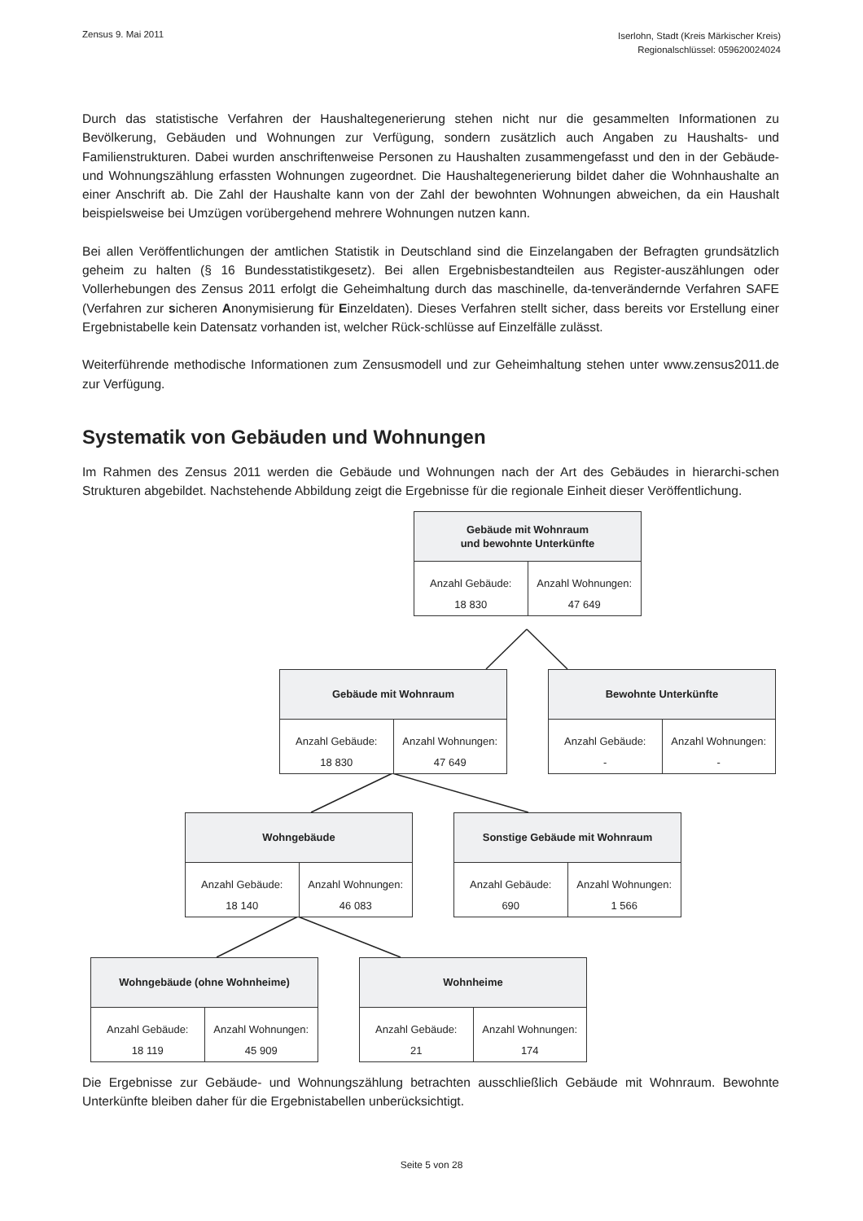Zensus 9. Mai 2011
Iserlohn, Stadt (Kreis Märkischer Kreis)
Regionalschlüssel: 059620024024
Durch das statistische Verfahren der Haushaltegenerierung stehen nicht nur die gesammelten Informationen zu Bevölkerung, Gebäuden und Wohnungen zur Verfügung, sondern zusätzlich auch Angaben zu Haushalts- und Familienstrukturen. Dabei wurden anschriftenweise Personen zu Haushalten zusammengefasst und den in der Gebäude- und Wohnungszählung erfassten Wohnungen zugeordnet. Die Haushaltegenerierung bildet daher die Wohnhaushalte an einer Anschrift ab. Die Zahl der Haushalte kann von der Zahl der bewohnten Wohnungen abweichen, da ein Haushalt beispielsweise bei Umzügen vorübergehend mehrere Wohnungen nutzen kann.
Bei allen Veröffentlichungen der amtlichen Statistik in Deutschland sind die Einzelangaben der Befragten grundsätzlich geheim zu halten (§ 16 Bundesstatistikgesetz). Bei allen Ergebnisbestandteilen aus Register-auszählungen oder Vollerhebungen des Zensus 2011 erfolgt die Geheimhaltung durch das maschinelle, da-tenverändernde Verfahren SAFE (Verfahren zur sicheren Anonymisierung für Einzeldaten). Dieses Verfahren stellt sicher, dass bereits vor Erstellung einer Ergebnistabelle kein Datensatz vorhanden ist, welcher Rück-schlüsse auf Einzelfälle zulässt.
Weiterführende methodische Informationen zum Zensusmodell und zur Geheimhaltung stehen unter www.zensus2011.de zur Verfügung.
Systematik von Gebäuden und Wohnungen
Im Rahmen des Zensus 2011 werden die Gebäude und Wohnungen nach der Art des Gebäudes in hierarchi-schen Strukturen abgebildet. Nachstehende Abbildung zeigt die Ergebnisse für die regionale Einheit dieser Veröffentlichung.
Gebäude mit Wohnraum
und bewohnte Unterkünfte
Anzahl Gebäude:
18 830
Anzahl Wohnungen:
47 649
Gebäude mit Wohnraum
Anzahl Gebäude:
18 830
Anzahl Wohnungen:
47 649
Bewohnte Unterkünfte
Anzahl Gebäude:
-
Anzahl Wohnungen:
-
Wohngebäude
Anzahl Gebäude:
18 140
Anzahl Wohnungen:
46 083
Sonstige Gebäude mit Wohnraum
Anzahl Gebäude:
690
Anzahl Wohnungen:
1 566
Wohngebäude (ohne Wohnheime)
Anzahl Gebäude:
18 119
Anzahl Wohnungen:
45 909
Wohnheime
Anzahl Gebäude:
21
Anzahl Wohnungen:
174
Die Ergebnisse zur Gebäude- und Wohnungszählung betrachten ausschließlich Gebäude mit Wohnraum. Bewohnte Unterkünfte bleiben daher für die Ergebnistabellen unberücksichtigt.
Seite 5 von 28